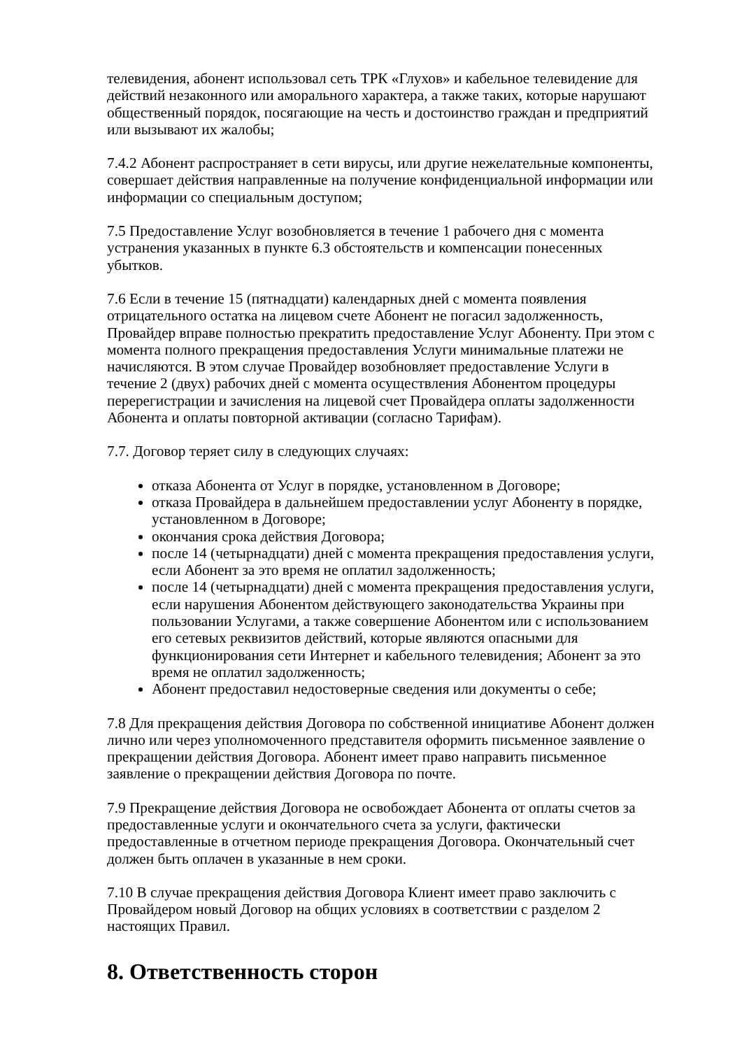телевидения, абонент использовал сеть ТРК «Глухов» и кабельное телевидение для действий незаконного или аморального характера, а также таких, которые нарушают общественный порядок, посягающие на честь и достоинство граждан и предприятий или вызывают их жалобы;
7.4.2 Абонент распространяет в сети вирусы, или другие нежелательные компоненты, совершает действия направленные на получение конфиденциальной информации или информации со специальным доступом;
7.5 Предоставление Услуг возобновляется в течение 1 рабочего дня с момента устранения указанных в пункте 6.3 обстоятельств и компенсации понесенных убытков.
7.6 Если в течение 15 (пятнадцати) календарных дней с момента появления отрицательного остатка на лицевом счете Абонент не погасил задолженность, Провайдер вправе полностью прекратить предоставление Услуг Абоненту. При этом с момента полного прекращения предоставления Услуги минимальные платежи не начисляются. В этом случае Провайдер возобновляет предоставление Услуги в течение 2 (двух) рабочих дней с момента осуществления Абонентом процедуры перерегистрации и зачисления на лицевой счет Провайдера оплаты задолженности Абонента и оплаты повторной активации (согласно Тарифам).
7.7. Договор теряет силу в следующих случаях:
отказа Абонента от Услуг в порядке, установленном в Договоре;
отказа Провайдера в дальнейшем предоставлении услуг Абоненту в порядке, установленном в Договоре;
окончания срока действия Договора;
после 14 (четырнадцати) дней с момента прекращения предоставления услуги, если Абонент за это время не оплатил задолженность;
после 14 (четырнадцати) дней с момента прекращения предоставления услуги, если нарушения Абонентом действующего законодательства Украины при пользовании Услугами, а также совершение Абонентом или с использованием его сетевых реквизитов действий, которые являются опасными для функционирования сети Интернет и кабельного телевидения; Абонент за это время не оплатил задолженность;
Абонент предоставил недостоверные сведения или документы о себе;
7.8 Для прекращения действия Договора по собственной инициативе Абонент должен лично или через уполномоченного представителя оформить письменное заявление о прекращении действия Договора. Абонент имеет право направить письменное заявление о прекращении действия Договора по почте.
7.9 Прекращение действия Договора не освобождает Абонента от оплаты счетов за предоставленные услуги и окончательного счета за услуги, фактически предоставленные в отчетном периоде прекращения Договора. Окончательный счет должен быть оплачен в указанные в нем сроки.
7.10 В случае прекращения действия Договора Клиент имеет право заключить с Провайдером новый Договор на общих условиях в соответствии с разделом 2 настоящих Правил.
8. Ответственность сторон